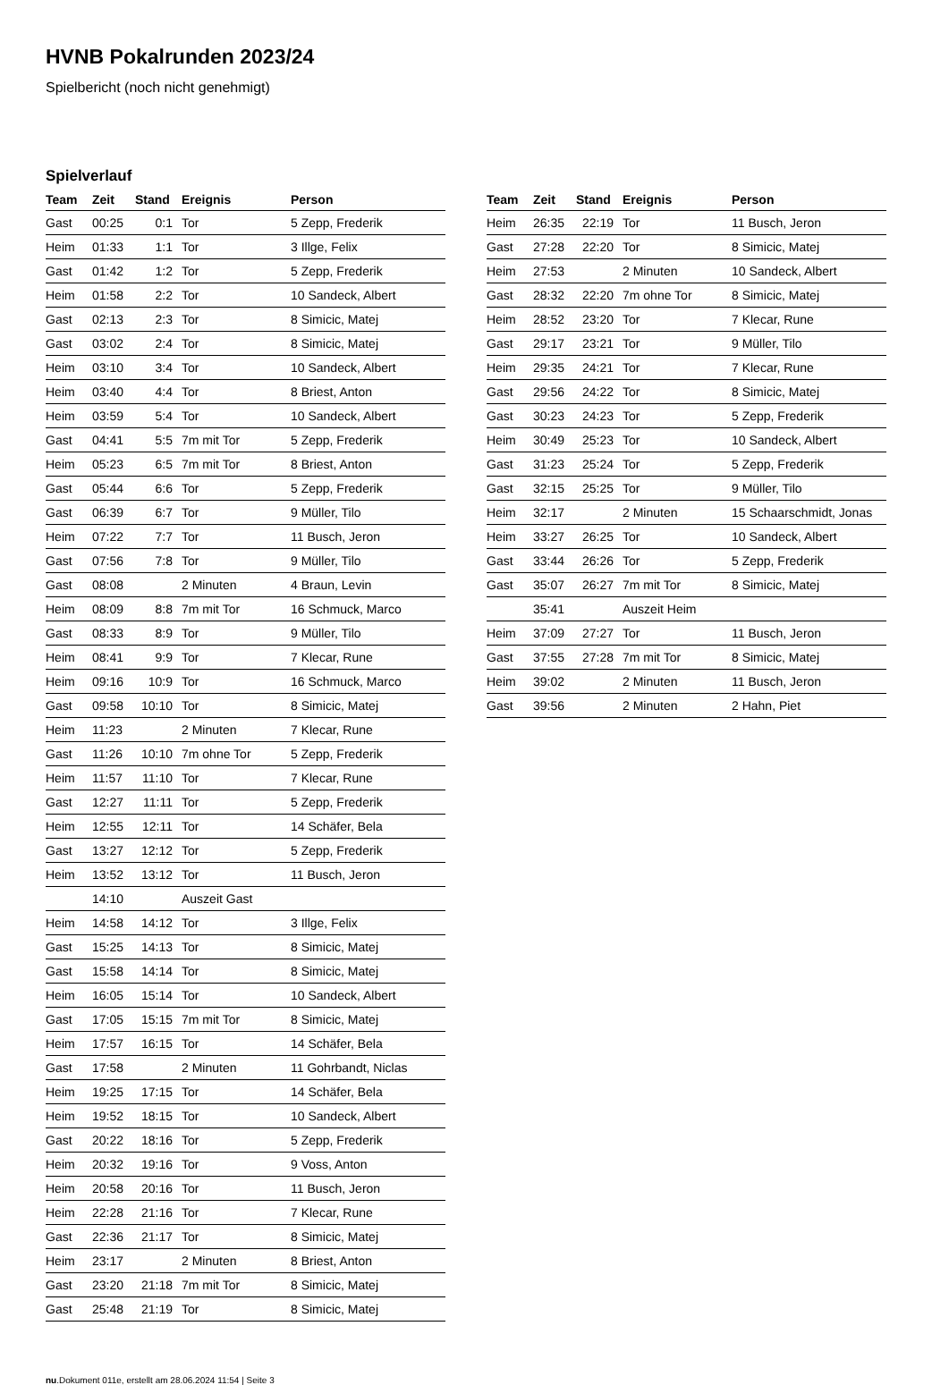HVNB Pokalrunden 2023/24
Spielbericht (noch nicht genehmigt)
Spielverlauf
| Team | Zeit | Stand | Ereignis | Person |
| --- | --- | --- | --- | --- |
| Gast | 00:25 | 0:1 | Tor | 5 Zepp, Frederik |
| Heim | 01:33 | 1:1 | Tor | 3 Illge, Felix |
| Gast | 01:42 | 1:2 | Tor | 5 Zepp, Frederik |
| Heim | 01:58 | 2:2 | Tor | 10 Sandeck, Albert |
| Gast | 02:13 | 2:3 | Tor | 8 Simicic, Matej |
| Gast | 03:02 | 2:4 | Tor | 8 Simicic, Matej |
| Heim | 03:10 | 3:4 | Tor | 10 Sandeck, Albert |
| Heim | 03:40 | 4:4 | Tor | 8 Briest, Anton |
| Heim | 03:59 | 5:4 | Tor | 10 Sandeck, Albert |
| Gast | 04:41 | 5:5 | 7m mit Tor | 5 Zepp, Frederik |
| Heim | 05:23 | 6:5 | 7m mit Tor | 8 Briest, Anton |
| Gast | 05:44 | 6:6 | Tor | 5 Zepp, Frederik |
| Gast | 06:39 | 6:7 | Tor | 9 Müller, Tilo |
| Heim | 07:22 | 7:7 | Tor | 11 Busch, Jeron |
| Gast | 07:56 | 7:8 | Tor | 9 Müller, Tilo |
| Gast | 08:08 | | 2 Minuten | 4 Braun, Levin |
| Heim | 08:09 | 8:8 | 7m mit Tor | 16 Schmuck, Marco |
| Gast | 08:33 | 8:9 | Tor | 9 Müller, Tilo |
| Heim | 08:41 | 9:9 | Tor | 7 Klecar, Rune |
| Heim | 09:16 | 10:9 | Tor | 16 Schmuck, Marco |
| Gast | 09:58 | 10:10 | Tor | 8 Simicic, Matej |
| Heim | 11:23 | | 2 Minuten | 7 Klecar, Rune |
| Gast | 11:26 | 10:10 | 7m ohne Tor | 5 Zepp, Frederik |
| Heim | 11:57 | 11:10 | Tor | 7 Klecar, Rune |
| Gast | 12:27 | 11:11 | Tor | 5 Zepp, Frederik |
| Heim | 12:55 | 12:11 | Tor | 14 Schäfer, Bela |
| Gast | 13:27 | 12:12 | Tor | 5 Zepp, Frederik |
| Heim | 13:52 | 13:12 | Tor | 11 Busch, Jeron |
| | 14:10 | | Auszeit Gast | |
| Heim | 14:58 | 14:12 | Tor | 3 Illge, Felix |
| Gast | 15:25 | 14:13 | Tor | 8 Simicic, Matej |
| Gast | 15:58 | 14:14 | Tor | 8 Simicic, Matej |
| Heim | 16:05 | 15:14 | Tor | 10 Sandeck, Albert |
| Gast | 17:05 | 15:15 | 7m mit Tor | 8 Simicic, Matej |
| Heim | 17:57 | 16:15 | Tor | 14 Schäfer, Bela |
| Gast | 17:58 | | 2 Minuten | 11 Gohrbandt, Niclas |
| Heim | 19:25 | 17:15 | Tor | 14 Schäfer, Bela |
| Heim | 19:52 | 18:15 | Tor | 10 Sandeck, Albert |
| Gast | 20:22 | 18:16 | Tor | 5 Zepp, Frederik |
| Heim | 20:32 | 19:16 | Tor | 9 Voss, Anton |
| Heim | 20:58 | 20:16 | Tor | 11 Busch, Jeron |
| Heim | 22:28 | 21:16 | Tor | 7 Klecar, Rune |
| Gast | 22:36 | 21:17 | Tor | 8 Simicic, Matej |
| Heim | 23:17 | | 2 Minuten | 8 Briest, Anton |
| Gast | 23:20 | 21:18 | 7m mit Tor | 8 Simicic, Matej |
| Gast | 25:48 | 21:19 | Tor | 8 Simicic, Matej |
| Team | Zeit | Stand | Ereignis | Person |
| --- | --- | --- | --- | --- |
| Heim | 26:35 | 22:19 | Tor | 11 Busch, Jeron |
| Gast | 27:28 | 22:20 | Tor | 8 Simicic, Matej |
| Heim | 27:53 | | 2 Minuten | 10 Sandeck, Albert |
| Gast | 28:32 | 22:20 | 7m ohne Tor | 8 Simicic, Matej |
| Heim | 28:52 | 23:20 | Tor | 7 Klecar, Rune |
| Gast | 29:17 | 23:21 | Tor | 9 Müller, Tilo |
| Heim | 29:35 | 24:21 | Tor | 7 Klecar, Rune |
| Gast | 29:56 | 24:22 | Tor | 8 Simicic, Matej |
| Gast | 30:23 | 24:23 | Tor | 5 Zepp, Frederik |
| Heim | 30:49 | 25:23 | Tor | 10 Sandeck, Albert |
| Gast | 31:23 | 25:24 | Tor | 5 Zepp, Frederik |
| Gast | 32:15 | 25:25 | Tor | 9 Müller, Tilo |
| Heim | 32:17 | | 2 Minuten | 15 Schaarschmidt, Jonas |
| Heim | 33:27 | 26:25 | Tor | 10 Sandeck, Albert |
| Gast | 33:44 | 26:26 | Tor | 5 Zepp, Frederik |
| Gast | 35:07 | 26:27 | 7m mit Tor | 8 Simicic, Matej |
| | 35:41 | | Auszeit Heim | |
| Heim | 37:09 | 27:27 | Tor | 11 Busch, Jeron |
| Gast | 37:55 | 27:28 | 7m mit Tor | 8 Simicic, Matej |
| Heim | 39:02 | | 2 Minuten | 11 Busch, Jeron |
| Gast | 39:56 | | 2 Minuten | 2 Hahn, Piet |
nu.Dokument 011e, erstellt am 28.06.2024 11:54 | Seite 3